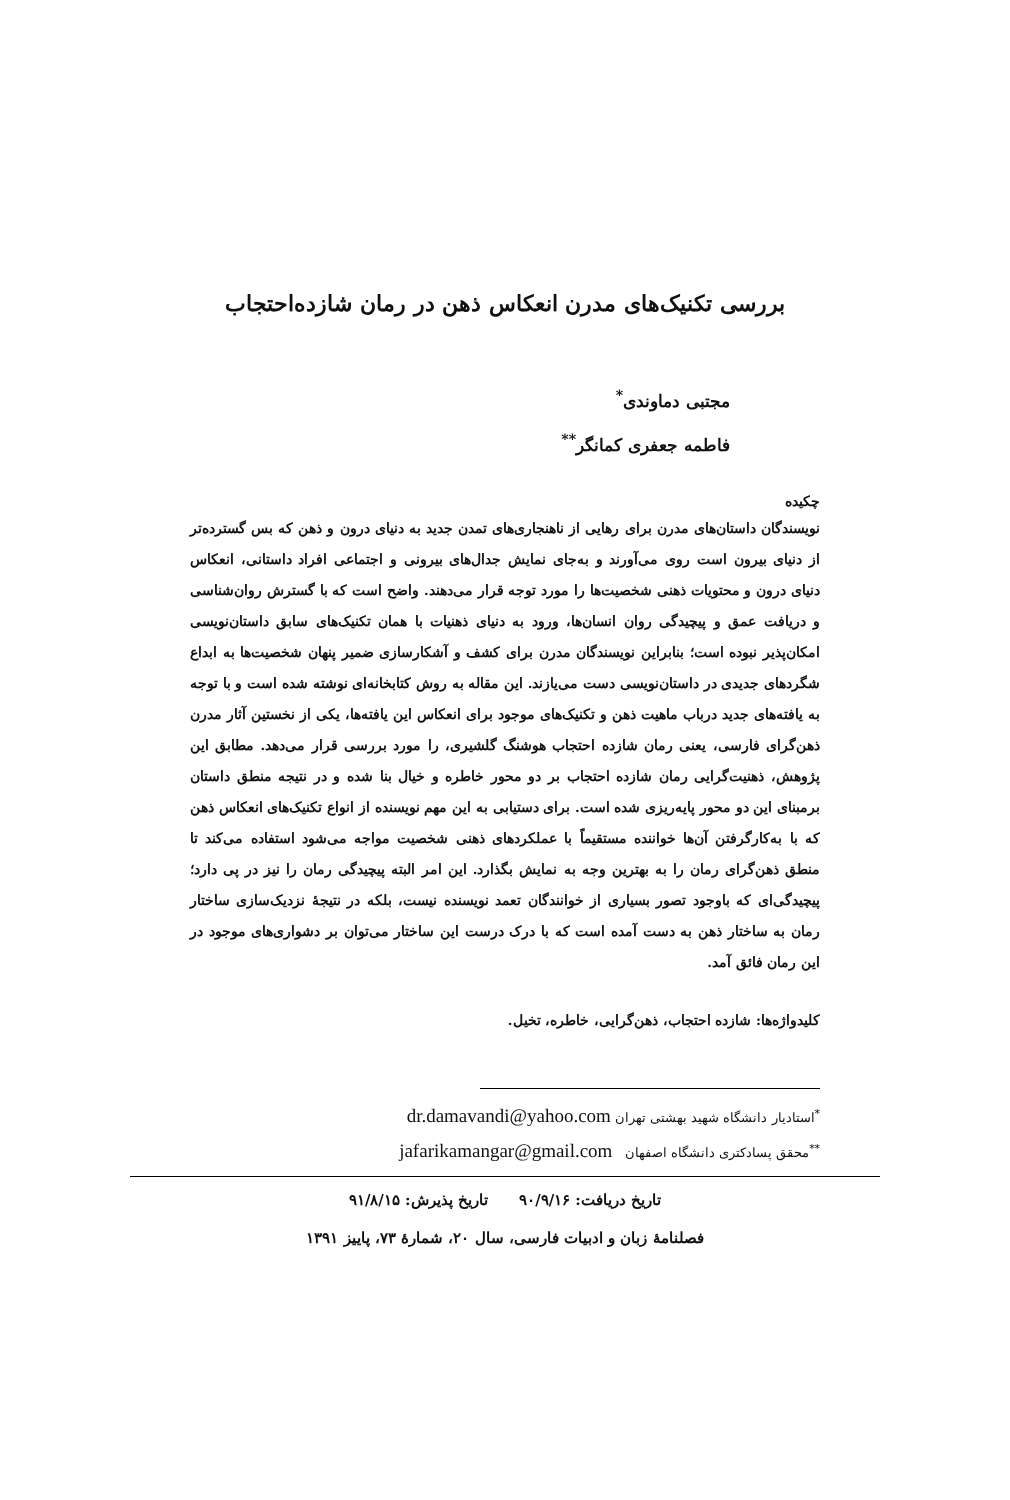بررسی تکنیک‌های مدرن انعکاس ذهن در رمان شازده‌احتجاب
مجتبی دماوندی<sup>*</sup>
فاطمه جعفری کمانگر<sup>**</sup>
چکیده
نویسندگان داستان‌های مدرن برای رهایی از ناهنجاری‌های تمدن جدید به دنیای درون و ذهن که بس گسترده‌تر از دنیای بیرون است روی می‌آورند و به‌جای نمایش جدال‌های بیرونی و اجتماعی افراد داستانی، انعکاس دنیای درون و محتویات ذهنی شخصیت‌ها را مورد توجه قرار می‌دهند. واضح است که با گسترش روان‌شناسی و دریافت عمق و پیچیدگی روان انسان‌ها، ورود به دنیای ذهنیات با همان تکنیک‌های سابق داستان‌نویسی امکان‌پذیر نبوده است؛ بنابراین نویسندگان مدرن برای کشف و آشکارسازی ضمیر پنهان شخصیت‌ها به ابداع شگردهای جدیدی در داستان‌نویسی دست می‌یازند. این مقاله به روش کتابخانه‌ای نوشته شده است و با توجه به یافته‌های جدید درباب ماهیت ذهن و تکنیک‌های موجود برای انعکاس این یافته‌ها، یکی از نخستین آثار مدرن ذهن‌گرای فارسی، یعنی رمان شازده احتجاب هوشنگ گلشیری، را مورد بررسی قرار می‌دهد. مطابق این پژوهش، ذهنیت‌گرایی رمان شازده احتجاب بر دو محور خاطره و خیال بنا شده و در نتیجه منطق داستان برمبنای این دو محور پایه‌ریزی شده است. برای دستیابی به این مهم نویسنده از انواع تکنیک‌های انعکاس ذهن که با به‌کارگرفتن آن‌ها خواننده مستقیماً با عملکردهای ذهنی شخصیت مواجه می‌شود استفاده می‌کند تا منطق ذهن‌گرای رمان را به بهترین وجه به نمایش بگذارد. این امر البته پیچیدگی رمان را نیز در پی دارد؛ پیچیدگی‌ای که باوجود تصور بسیاری از خوانندگان تعمد نویسنده نیست، بلکه در نتیجهٔ نزدیک‌سازی ساختار رمان به ساختار ذهن به دست آمده است که با درک درست این ساختار می‌توان بر دشواری‌های موجود در این رمان فائق آمد.
کلیدواژه‌ها: شازده احتجاب، ذهن‌گرایی، خاطره، تخیل.
<sup>*</sup> استادیار دانشگاه شهید بهشتی تهران dr.damavandi@yahoo.com
<sup>**</sup> محقق پسادکتری دانشگاه اصفهان jafarikamangar@gmail.com
تاریخ دریافت: ۹۰/۹/۱۶ تاریخ پذیرش: ۹۱/۸/۱۵
فصلنامهٔ زبان و ادبیات فارسی، سال ۲۰، شمارهٔ ۷۳، پاییز ۱۳۹۱